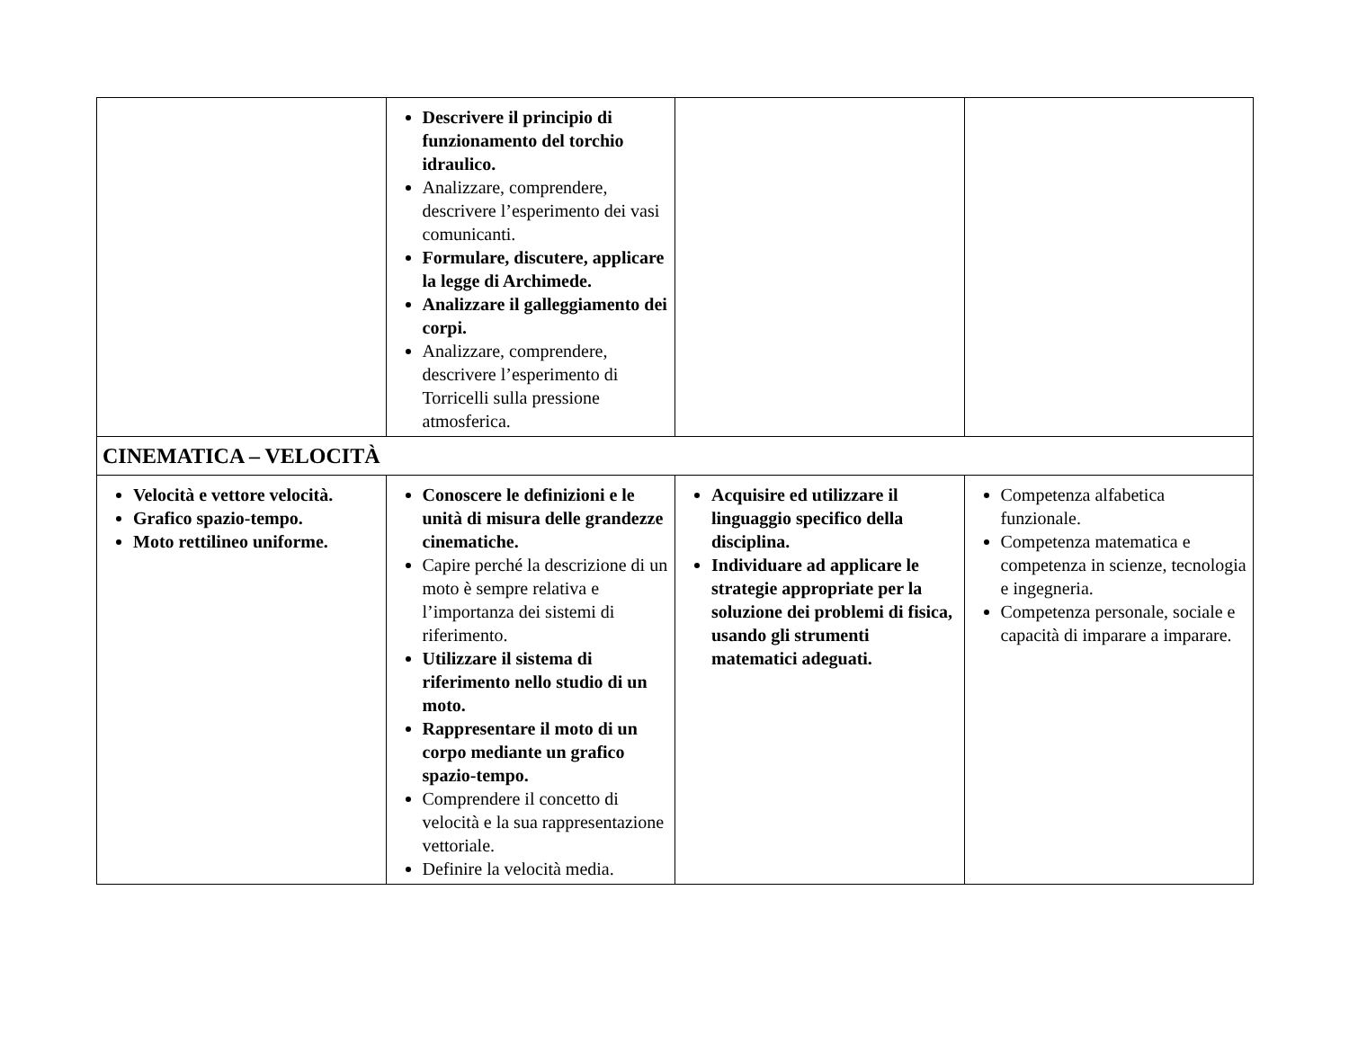| | Descrivere il principio di funzionamento del torchio idraulico. Analizzare, comprendere, descrivere l’esperimento dei vasi comunicanti. Formulare, discutere, applicare la legge di Archimede. Analizzare il galleggiamento dei corpi. Analizzare, comprendere, descrivere l’esperimento di Torricelli sulla pressione atmosferica. | | |
| CINEMATICA – VELOCITÀ | | | |
| Velocità e vettore velocità. Grafico spazio-tempo. Moto rettilineo uniforme. | Conoscere le definizioni e le unità di misura delle grandezze cinematiche. Capire perché la descrizione di un moto è sempre relativa e l’importanza dei sistemi di riferimento. Utilizzare il sistema di riferimento nello studio di un moto. Rappresentare il moto di un corpo mediante un grafico spazio-tempo. Comprendere il concetto di velocità e la sua rappresentazione vettoriale. Definire la velocità media. | Acquisire ed utilizzare il linguaggio specifico della disciplina. Individuare ad applicare le strategie appropriate per la soluzione dei problemi di fisica, usando gli strumenti matematici adeguati. | Competenza alfabetica funzionale. Competenza matematica e competenza in scienze, tecnologia e ingegneria. Competenza personale, sociale e capacità di imparare a imparare. |